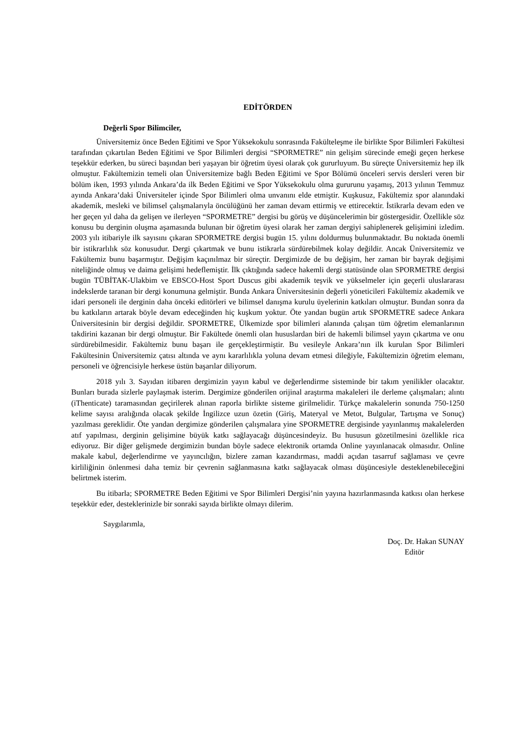EDİTÖRDEN
Değerli Spor Bilimciler,
Üniversitemiz önce Beden Eğitimi ve Spor Yüksekokulu sonrasında Fakülteleşme ile birlikte Spor Bilimleri Fakültesi tarafından çıkartılan Beden Eğitimi ve Spor Bilimleri dergisi “SPORMETRE” nin gelişim sürecinde emeği geçen herkese teşekkür ederken, bu süreci başından beri yaşayan bir öğretim üyesi olarak çok gururluyum. Bu süreçte Üniversitemiz hep ilk olmuştur. Fakültemizin temeli olan Üniversitemize bağlı Beden Eğitimi ve Spor Bölümü önceleri servis dersleri veren bir bölüm iken, 1993 yılında Ankara’da ilk Beden Eğitimi ve Spor Yüksekokulu olma gururunu yaşamış, 2013 yılının Temmuz ayında Ankara’daki Üniversiteler içinde Spor Bilimleri olma unvanını elde etmiştir. Kuşkusuz, Fakültemiz spor alanındaki akademik, mesleki ve bilimsel çalışmalarıyla öncülüğünü her zaman devam ettirmiş ve ettirecektir. İstikrarla devam eden ve her geçen yıl daha da gelişen ve ilerleyen “SPORMETRE” dergisi bu görüş ve düşüncelerimin bir göstergesidir. Özellikle söz konusu bu derginin oluşma aşamasında bulunan bir öğretim üyesi olarak her zaman dergiyi sahiplenerek gelişimini izledim. 2003 yılı itibariyle ilk sayısını çıkaran SPORMETRE dergisi bugün 15. yılını doldurmuş bulunmaktadır. Bu noktada önemli bir istikrarlılık söz konusudur. Dergi çıkartmak ve bunu istikrarla sürdürebilmek kolay değildir. Ancak Üniversitemiz ve Fakültemiz bunu başarmıştır. Değişim kaçınılmaz bir süreçtir. Dergimizde de bu değişim, her zaman bir bayrak değişimi niteliğinde olmuş ve daima gelişimi hedeflemiştir. İlk çıktığında sadece hakemli dergi statüsünde olan SPORMETRE dergisi bugün TÜBİTAK-Ulakbim ve EBSCO-Host Sport Duscus gibi akademik teşvik ve yükselmeler için geçerli uluslararası indekslerde taranan bir dergi konumuna gelmiştir. Bunda Ankara Üniversitesinin değerli yöneticileri Fakültemiz akademik ve idari personeli ile derginin daha önceki editörleri ve bilimsel danışma kurulu üyelerinin katkıları olmuştur. Bundan sonra da bu katkıların artarak böyle devam edeceğinden hiç kuşkum yoktur. Öte yandan bugün artık SPORMETRE sadece Ankara Üniversitesinin bir dergisi değildir. SPORMETRE, Ülkemizde spor bilimleri alanında çalışan tüm öğretim elemanlarının takdirini kazanan bir dergi olmuştur. Bir Fakültede önemli olan hususlardan biri de hakemli bilimsel yayın çıkartma ve onu sürdürebilmesidir. Fakültemiz bunu başarı ile gerçekleştirmiştir. Bu vesileyle Ankara’nın ilk kurulan Spor Bilimleri Fakültesinin Üniversitemiz çatısı altında ve aynı kararlılıkla yoluna devam etmesi dileğiyle, Fakültemizin öğretim elemanı, personeli ve öğrencisiyle herkese üstün başarılar diliyorum.
2018 yılı 3. Sayıdan itibaren dergimizin yayın kabul ve değerlendirme sisteminde bir takım yenilikler olacaktır. Bunları burada sizlerle paylaşmak isterim. Dergimize gönderilen orijinal araştırma makaleleri ile derleme çalışmaları; alıntı (iThenticate) taramasından geçirilerek alınan raporla birlikte sisteme girilmelidir. Türkçe makalelerin sonunda 750-1250 kelime sayısı aralığında olacak şekilde İngilizce uzun özetin (Giriş, Materyal ve Metot, Bulgular, Tartışma ve Sonuç) yazılması gereklidir. Öte yandan dergimize gönderilen çalışmalara yine SPORMETRE dergisinde yayınlanmış makalelerden atıf yapılması, derginin gelişimine büyük katkı sağlayacağı düşüncesindeyiz. Bu hususun gözetilmesini özellikle rica ediyoruz. Bir diğer gelişmede dergimizin bundan böyle sadece elektronik ortamda Online yayınlanacak olmasıdır. Online makale kabul, değerlendirme ve yayıncılığın, bizlere zaman kazandırması, maddi açıdan tasarruf sağlaması ve çevre kirliliğinin önlenmesi daha temiz bir çevrenin sağlanmasına katkı sağlayacak olması düşüncesiyle desteklenebileceğini belirtmek isterim.
Bu itibarla; SPORMETRE Beden Eğitimi ve Spor Bilimleri Dergisi’nin yayına hazırlanmasında katkısı olan herkese teşekkür eder, desteklerinizle bir sonraki sayıda birlikte olmayı dilerim.
Saygılarımla,
Doç. Dr. Hakan SUNAY
Editör